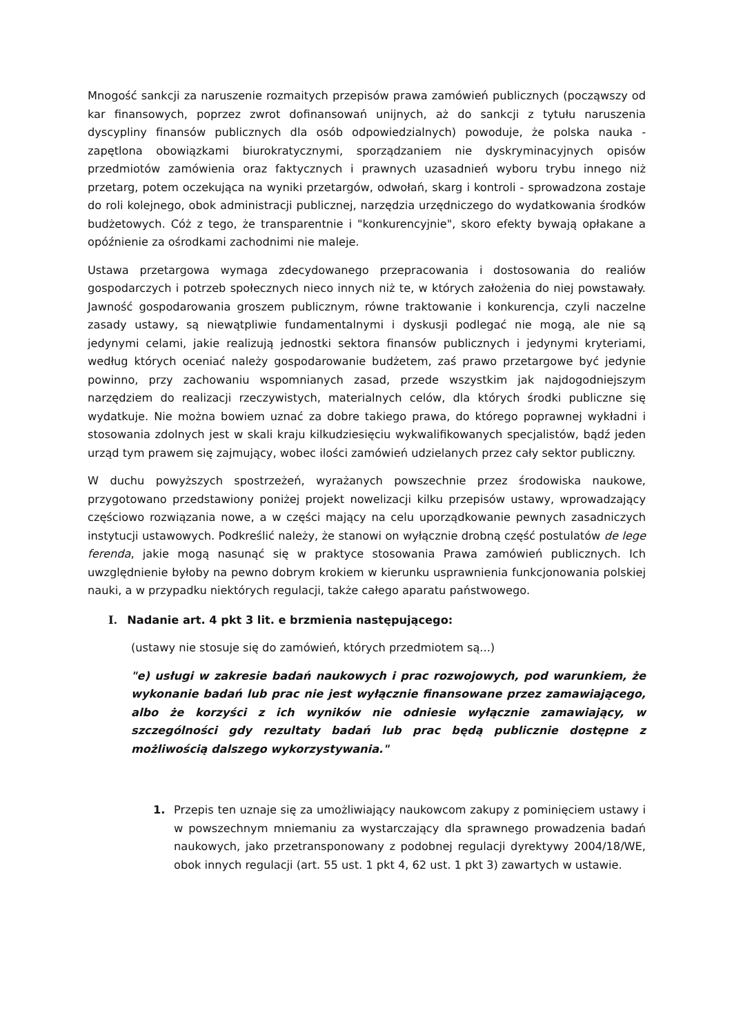Mnogość sankcji za naruszenie rozmaitych przepisów prawa zamówień publicznych (począwszy od kar finansowych, poprzez zwrot dofinansowań unijnych, aż do sankcji z tytułu naruszenia dyscypliny finansów publicznych dla osób odpowiedzialnych) powoduje, że polska nauka - zapętlona obowiązkami biurokratycznymi, sporządzaniem nie dyskryminacyjnych opisów przedmiotów zamówienia oraz faktycznych i prawnych uzasadnień wyboru trybu innego niż przetarg, potem oczekująca na wyniki przetargów, odwołań, skarg i kontroli - sprowadzona zostaje do roli kolejnego, obok administracji publicznej, narzędzia urzędniczego do wydatkowania środków budżetowych. Cóż z tego, że transparentnie i "konkurencyjnie", skoro efekty bywają opłakane a opóźnienie za ośrodkami zachodnimi nie maleje.
Ustawa przetargowa wymaga zdecydowanego przepracowania i dostosowania do realiów gospodarczych i potrzeb społecznych nieco innych niż te, w których założenia do niej powstawały. Jawność gospodarowania groszem publicznym, równe traktowanie i konkurencja, czyli naczelne zasady ustawy, są niewątpliwie fundamentalnymi i dyskusji podlegać nie mogą, ale nie są jedynymi celami, jakie realizują jednostki sektora finansów publicznych i jedynymi kryteriami, według których oceniać należy gospodarowanie budżetem, zaś prawo przetargowe być jedynie powinno, przy zachowaniu wspomnianych zasad, przede wszystkim jak najdogodniejszym narzędziem do realizacji rzeczywistych, materialnych celów, dla których środki publiczne się wydatkuje. Nie można bowiem uznać za dobre takiego prawa, do którego poprawnej wykładni i stosowania zdolnych jest w skali kraju kilkudziesięciu wykwalifikowanych specjalistów, bądź jeden urząd tym prawem się zajmujący, wobec ilości zamówień udzielanych przez cały sektor publiczny.
W duchu powyższych spostrzeżeń, wyrażanych powszechnie przez środowiska naukowe, przygotowano przedstawiony poniżej projekt nowelizacji kilku przepisów ustawy, wprowadzający częściowo rozwiązania nowe, a w części mający na celu uporządkowanie pewnych zasadniczych instytucji ustawowych. Podkreślić należy, że stanowi on wyłącznie drobną część postulatów de lege ferenda, jakie mogą nasunąć się w praktyce stosowania Prawa zamówień publicznych. Ich uwzględnienie byłoby na pewno dobrym krokiem w kierunku usprawnienia funkcjonowania polskiej nauki, a w przypadku niektórych regulacji, także całego aparatu państwowego.
I. Nadanie art. 4 pkt 3 lit. e brzmienia następującego:
(ustawy nie stosuje się do zamówień, których przedmiotem są...)
"e) usługi w zakresie badań naukowych i prac rozwojowych, pod warunkiem, że wykonanie badań lub prac nie jest wyłącznie finansowane przez zamawiającego, albo że korzyści z ich wyników nie odniesie wyłącznie zamawiający, w szczególności gdy rezultaty badań lub prac będą publicznie dostępne z możliwością dalszego wykorzystywania."
1. Przepis ten uznaje się za umożliwiający naukowcom zakupy z pominięciem ustawy i w powszechnym mniemaniu za wystarczający dla sprawnego prowadzenia badań naukowych, jako przetransponowany z podobnej regulacji dyrektywy 2004/18/WE, obok innych regulacji (art. 55 ust. 1 pkt 4, 62 ust. 1 pkt 3) zawartych w ustawie.